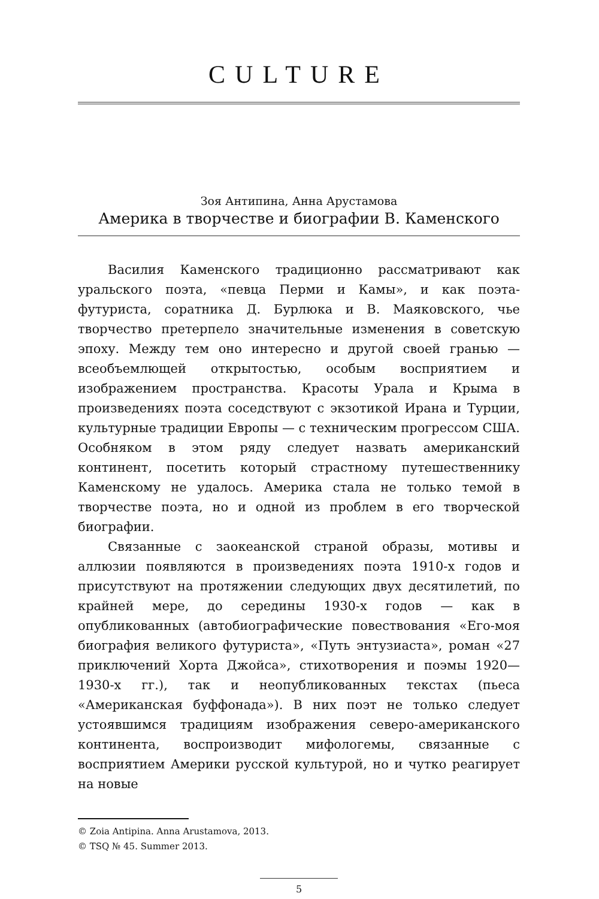CULTURE
Зоя Антипина, Анна Арустамова
Америка в творчестве и биографии В. Каменского
Василия Каменского традиционно рассматривают как уральского поэта, «певца Перми и Камы», и как поэта-футуриста, соратника Д. Бурлюка и В. Маяковского, чье творчество претерпело значительные изменения в советскую эпоху. Между тем оно интересно и другой своей гранью — всеобъемлющей открытостью, особым восприятием и изображением пространства. Красоты Урала и Крыма в произведениях поэта соседствуют с экзотикой Ирана и Турции, культурные традиции Европы — с техническим прогрессом США. Особняком в этом ряду следует назвать американский континент, посетить который страстному путешественнику Каменскому не удалось. Америка стала не только темой в творчестве поэта, но и одной из проблем в его творческой биографии.
Связанные с заокеанской страной образы, мотивы и аллюзии появляются в произведениях поэта 1910-х годов и присутствуют на протяжении следующих двух десятилетий, по крайней мере, до середины 1930-х годов — как в опубликованных (автобиографические повествования «Его-моя биография великого футуриста», «Путь энтузиаста», роман «27 приключений Хорта Джойса», стихотворения и поэмы 1920—1930-х гг.), так и неопубликованных текстах (пьеса «Американская буффонада»). В них поэт не только следует устоявшимся традициям изображения северо-американского континента, воспроизводит мифологемы, связанные с восприятием Америки русской культурой, но и чутко реагирует на новые
© Zoia Antipina. Anna Arustamova, 2013.
© TSQ № 45. Summer 2013.
5